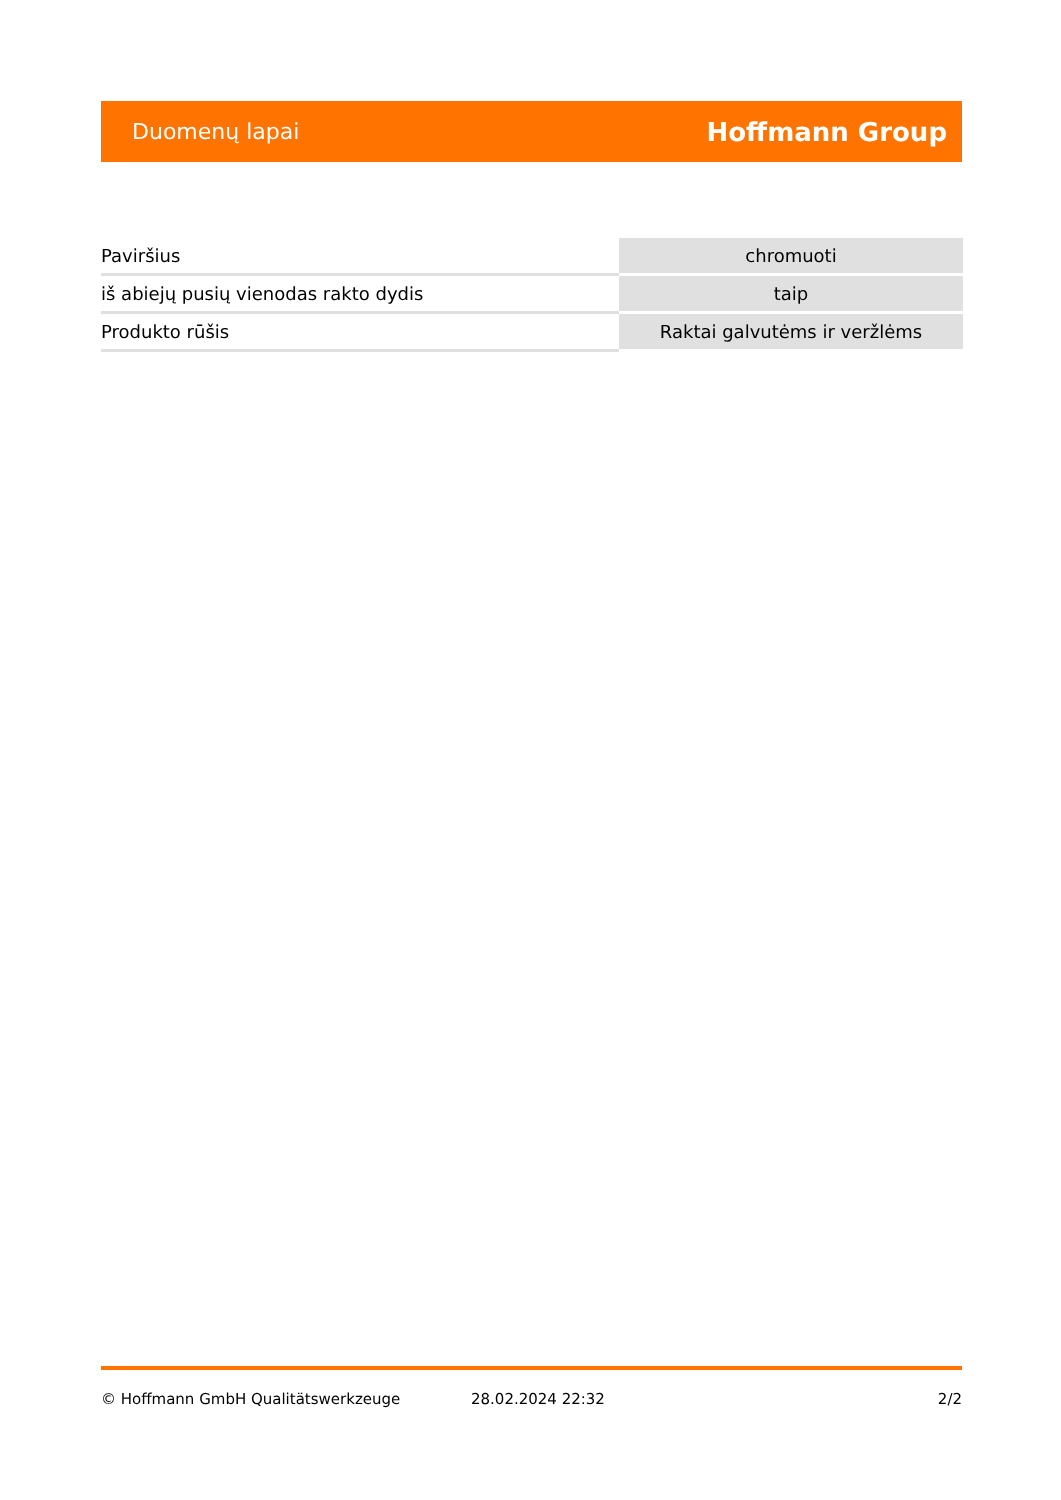Duomenų lapai Hoffmann Group
| Paviršius | chromuoti |
| iš abiejų pusių vienodas rakto dydis | taip |
| Produkto rūšis | Raktai galvutėms ir veržlėms |
© Hoffmann GmbH Qualitätswerkzeuge 28.02.2024 22:32 2/2